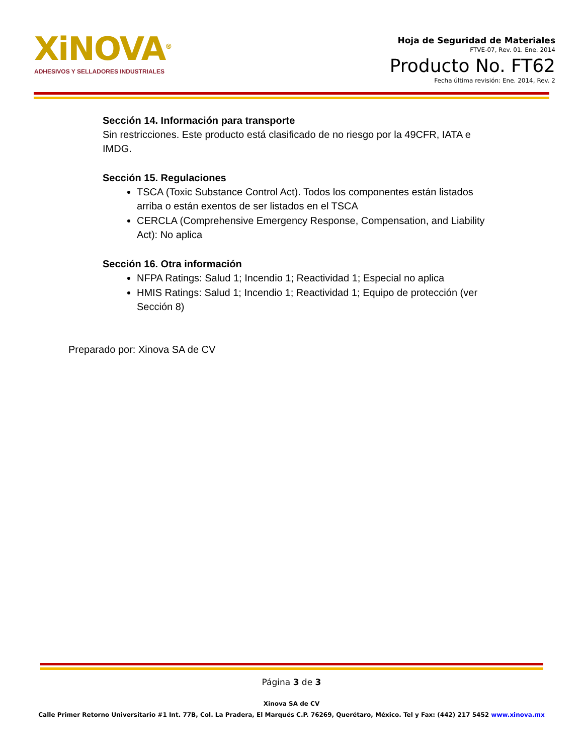XiNOVA<sup>®</sup>
ADHESIVOS Y SELLADORES INDUSTRIALES
Hoja de Seguridad de Materiales
FTVE-07, Rev. 01. Ene. 2014
Producto No. FT62
Fecha última revisión: Ene. 2014, Rev. 2
Sección 14. Información para transporte
Sin restricciones. Este producto está clasificado de no riesgo por la 49CFR, IATA e IMDG.
Sección 15. Regulaciones
TSCA (Toxic Substance Control Act). Todos los componentes están listados arriba o están exentos de ser listados en el TSCA
CERCLA (Comprehensive Emergency Response, Compensation, and Liability Act): No aplica
Sección 16. Otra información
NFPA Ratings: Salud 1; Incendio 1; Reactividad 1; Especial no aplica
HMIS Ratings: Salud 1; Incendio 1; Reactividad 1; Equipo de protección (ver Sección 8)
Preparado por: Xinova SA de CV
Página 3 de 3
Xinova SA de CV
Calle Primer Retorno Universitario #1 Int. 77B, Col. La Pradera, El Marqués C.P. 76269, Querétaro, México. Tel y Fax: (442) 217 5452 www.xinova.mx